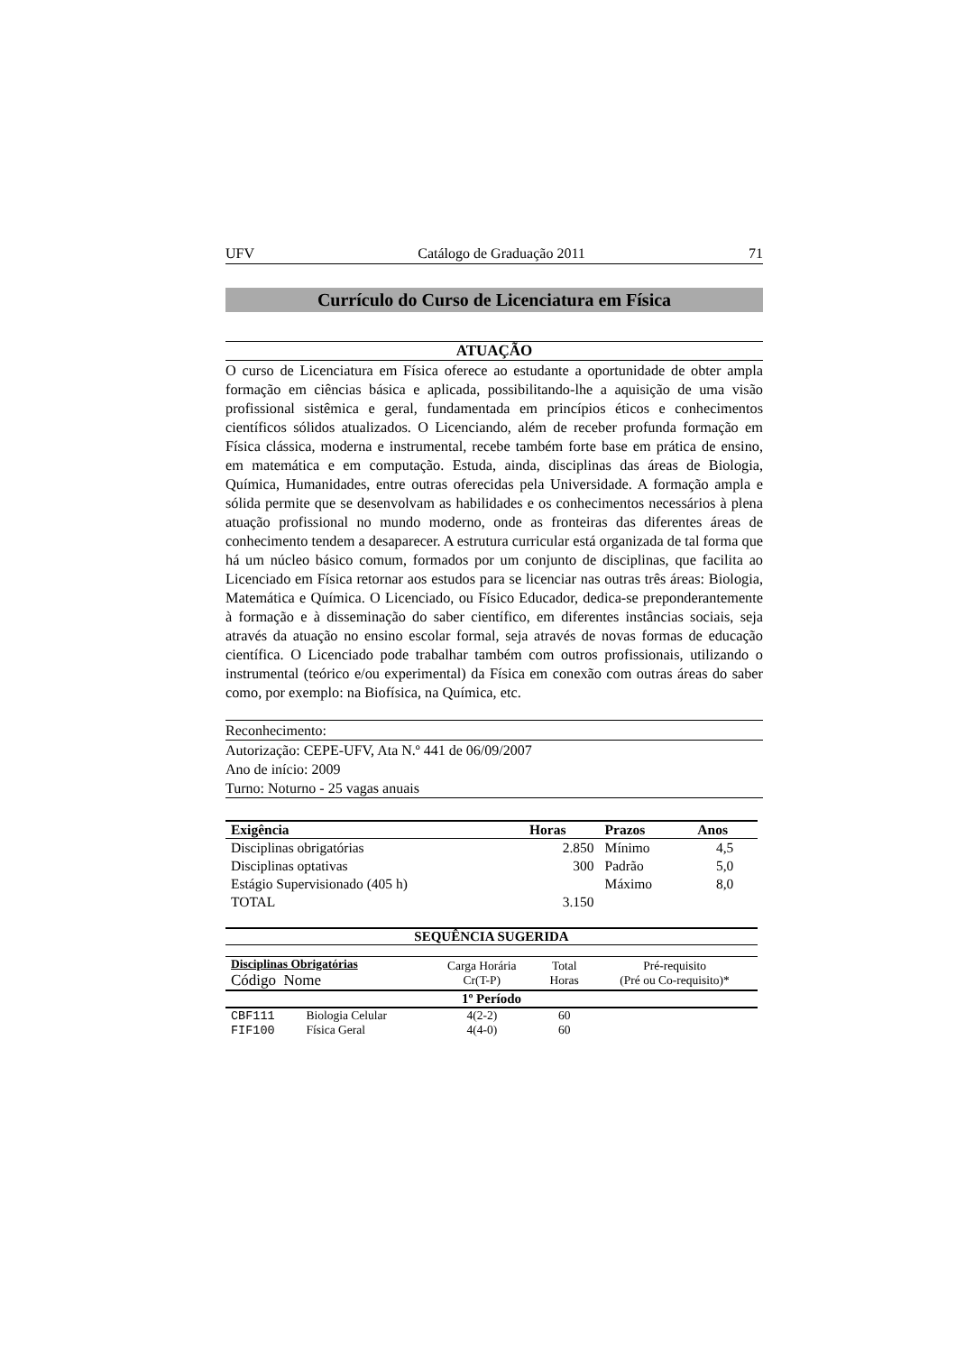UFV Catálogo de Graduação 2011 71
Currículo do Curso de Licenciatura em Física
ATUAÇÃO
O curso de Licenciatura em Física oferece ao estudante a oportunidade de obter ampla formação em ciências básica e aplicada, possibilitando-lhe a aquisição de uma visão profissional sistêmica e geral, fundamentada em princípios éticos e conhecimentos científicos sólidos atualizados. O Licenciando, além de receber profunda formação em Física clássica, moderna e instrumental, recebe também forte base em prática de ensino, em matemática e em computação. Estuda, ainda, disciplinas das áreas de Biologia, Química, Humanidades, entre outras oferecidas pela Universidade. A formação ampla e sólida permite que se desenvolvam as habilidades e os conhecimentos necessários à plena atuação profissional no mundo moderno, onde as fronteiras das diferentes áreas de conhecimento tendem a desaparecer. A estrutura curricular está organizada de tal forma que há um núcleo básico comum, formados por um conjunto de disciplinas, que facilita ao Licenciado em Física retornar aos estudos para se licenciar nas outras três áreas: Biologia, Matemática e Química. O Licenciado, ou Físico Educador, dedica-se preponderantemente à formação e à disseminação do saber científico, em diferentes instâncias sociais, seja através da atuação no ensino escolar formal, seja através de novas formas de educação científica. O Licenciado pode trabalhar também com outros profissionais, utilizando o instrumental (teórico e/ou experimental) da Física em conexão com outras áreas do saber como, por exemplo: na Biofísica, na Química, etc.
Reconhecimento:
Autorização: CEPE-UFV, Ata N.º 441 de 06/09/2007
Ano de início: 2009
Turno: Noturno - 25 vagas anuais
| Exigência | Horas | Prazos | Anos |
| --- | --- | --- | --- |
| Disciplinas obrigatórias | 2.850 | Mínimo | 4,5 |
| Disciplinas optativas | 300 | Padrão | 5,0 |
| Estágio Supervisionado (405 h) | | Máximo | 8,0 |
| TOTAL | 3.150 | | |
SEQUÊNCIA SUGERIDA
| Disciplinas Obrigatórias Código Nome | | Carga Horária Cr(T-P) | Total Horas | Pré-requisito (Pré ou Co-requisito)* |
| --- | --- | --- | --- | --- |
| 1º Período | | | | |
| CBF111 | Biologia Celular | 4(2-2) | 60 | |
| FIF100 | Física Geral | 4(4-0) | 60 | |